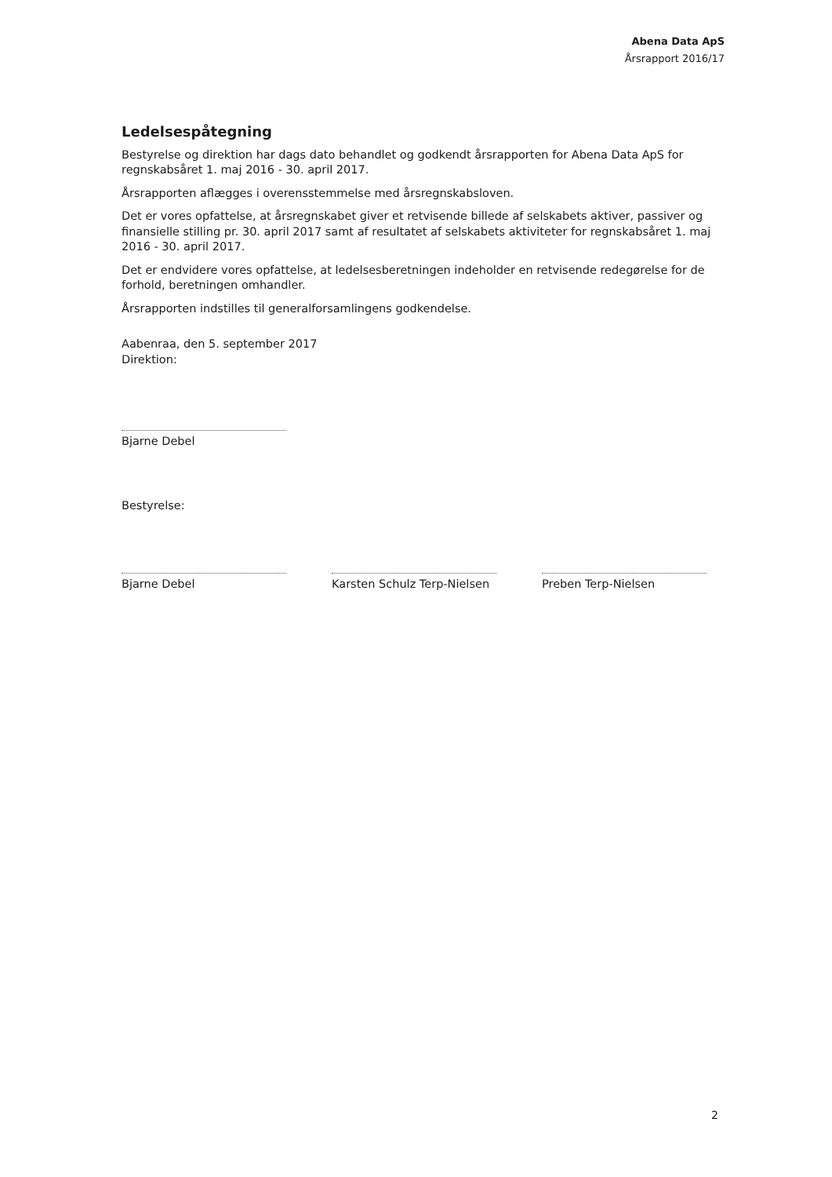Abena Data ApS
Årsrapport 2016/17
Ledelsespåtegning
Bestyrelse og direktion har dags dato behandlet og godkendt årsrapporten for Abena Data ApS for regnskabsåret 1. maj 2016 - 30. april 2017.
Årsrapporten aflægges i overensstemmelse med årsregnskabsloven.
Det er vores opfattelse, at årsregnskabet giver et retvisende billede af selskabets aktiver, passiver og finansielle stilling pr. 30. april 2017 samt af resultatet af selskabets aktiviteter for regnskabsåret 1. maj 2016 - 30. april 2017.
Det er endvidere vores opfattelse, at ledelsesberetningen indeholder en retvisende redegørelse for de forhold, beretningen omhandler.
Årsrapporten indstilles til generalforsamlingens godkendelse.
Aabenraa, den 5. september 2017
Direktion:
Bjarne Debel
Bestyrelse:
Bjarne Debel Karsten Schulz Terp-Nielsen
Preben Terp-Nielsen
2